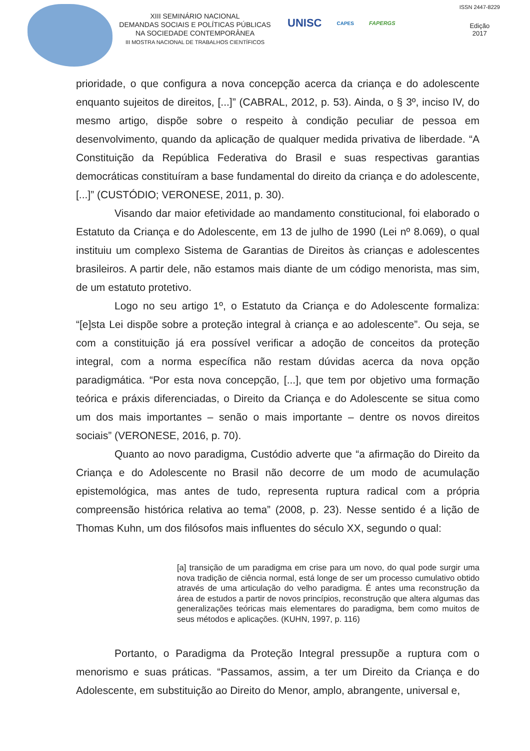XIII SEMINÁRIO NACIONAL
DEMANDAS SOCIAIS E POLÍTICAS PÚBLICAS
NA SOCIEDADE CONTEMPORÂNEA
III MOSTRA NACIONAL DE TRABALHOS CIENTÍFICOS
UNISC CAPES FAPERGS
ISSN 2447-8229
Edição
2017
prioridade, o que configura a nova concepção acerca da criança e do adolescente enquanto sujeitos de direitos, [...]” (CABRAL, 2012, p. 53). Ainda, o § 3º, inciso IV, do mesmo artigo, dispõe sobre o respeito à condição peculiar de pessoa em desenvolvimento, quando da aplicação de qualquer medida privativa de liberdade. “A Constituição da República Federativa do Brasil e suas respectivas garantias democráticas constituíram a base fundamental do direito da criança e do adolescente, [...]” (CUSTÓDIO; VERONESE, 2011, p. 30).
Visando dar maior efetividade ao mandamento constitucional, foi elaborado o Estatuto da Criança e do Adolescente, em 13 de julho de 1990 (Lei nº 8.069), o qual instituiu um complexo Sistema de Garantias de Direitos às crianças e adolescentes brasileiros. A partir dele, não estamos mais diante de um código menorista, mas sim, de um estatuto protetivo.
Logo no seu artigo 1º, o Estatuto da Criança e do Adolescente formaliza: “[e]sta Lei dispõe sobre a proteção integral à criança e ao adolescente”. Ou seja, se com a constituição já era possível verificar a adoção de conceitos da proteção integral, com a norma específica não restam dúvidas acerca da nova opção paradigmática. “Por esta nova concepção, [...], que tem por objetivo uma formação teórica e práxis diferenciadas, o Direito da Criança e do Adolescente se situa como um dos mais importantes – senão o mais importante – dentre os novos direitos sociais” (VERONESE, 2016, p. 70).
Quanto ao novo paradigma, Custódio adverte que “a afirmação do Direito da Criança e do Adolescente no Brasil não decorre de um modo de acumulação epistemológica, mas antes de tudo, representa ruptura radical com a própria compreensão histórica relativa ao tema” (2008, p. 23). Nesse sentido é a lição de Thomas Kuhn, um dos filósofos mais influentes do século XX, segundo o qual:
[a] transição de um paradigma em crise para um novo, do qual pode surgir uma nova tradição de ciência normal, está longe de ser um processo cumulativo obtido através de uma articulação do velho paradigma. É antes uma reconstrução da área de estudos a partir de novos princípios, reconstrução que altera algumas das generalizações teóricas mais elementares do paradigma, bem como muitos de seus métodos e aplicações. (KUHN, 1997, p. 116)
Portanto, o Paradigma da Proteção Integral pressupõe a ruptura com o menorismo e suas práticas. “Passamos, assim, a ter um Direito da Criança e do Adolescente, em substituição ao Direito do Menor, amplo, abrangente, universal e,